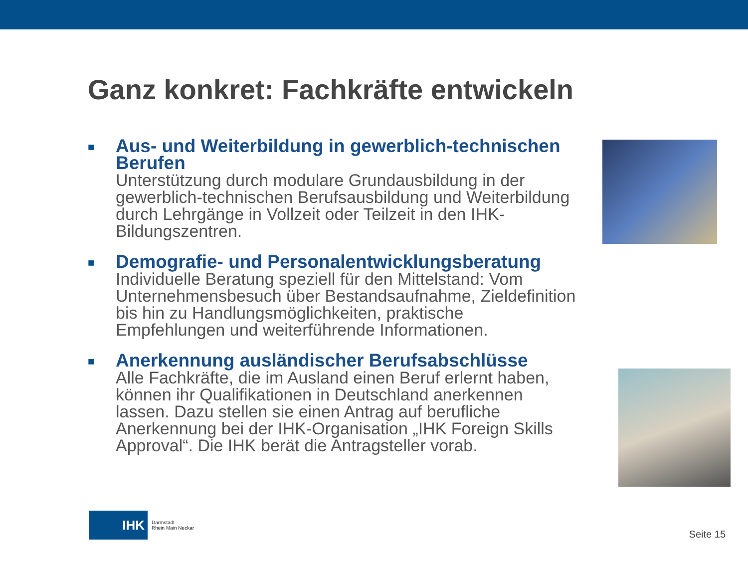Ganz konkret: Fachkräfte entwickeln
■
Aus- und Weiterbildung in gewerblich-technischen Berufen
Unterstützung durch modulare Grundausbildung in der gewerblich-technischen Berufsausbildung und Weiterbildung durch Lehrgänge in Vollzeit oder Teilzeit in den IHK-Bildungszentren.
■
Demografie- und Personalentwicklungsberatung
Individuelle Beratung speziell für den Mittelstand: Vom Unternehmensbesuch über Bestandsaufnahme, Zieldefinition bis hin zu Handlungsmöglichkeiten, praktische Empfehlungen und weiterführende Informationen.
■
Anerkennung ausländischer Berufsabschlüsse
Alle Fachkräfte, die im Ausland einen Beruf erlernt haben, können ihr Qualifikationen in Deutschland anerkennen lassen. Dazu stellen sie einen Antrag auf berufliche Anerkennung bei der IHK-Organisation „IHK Foreign Skills Approval“. Die IHK berät die Antragsteller vorab.
IHK
Darmstadt
Rhein Main Neckar
Seite 15